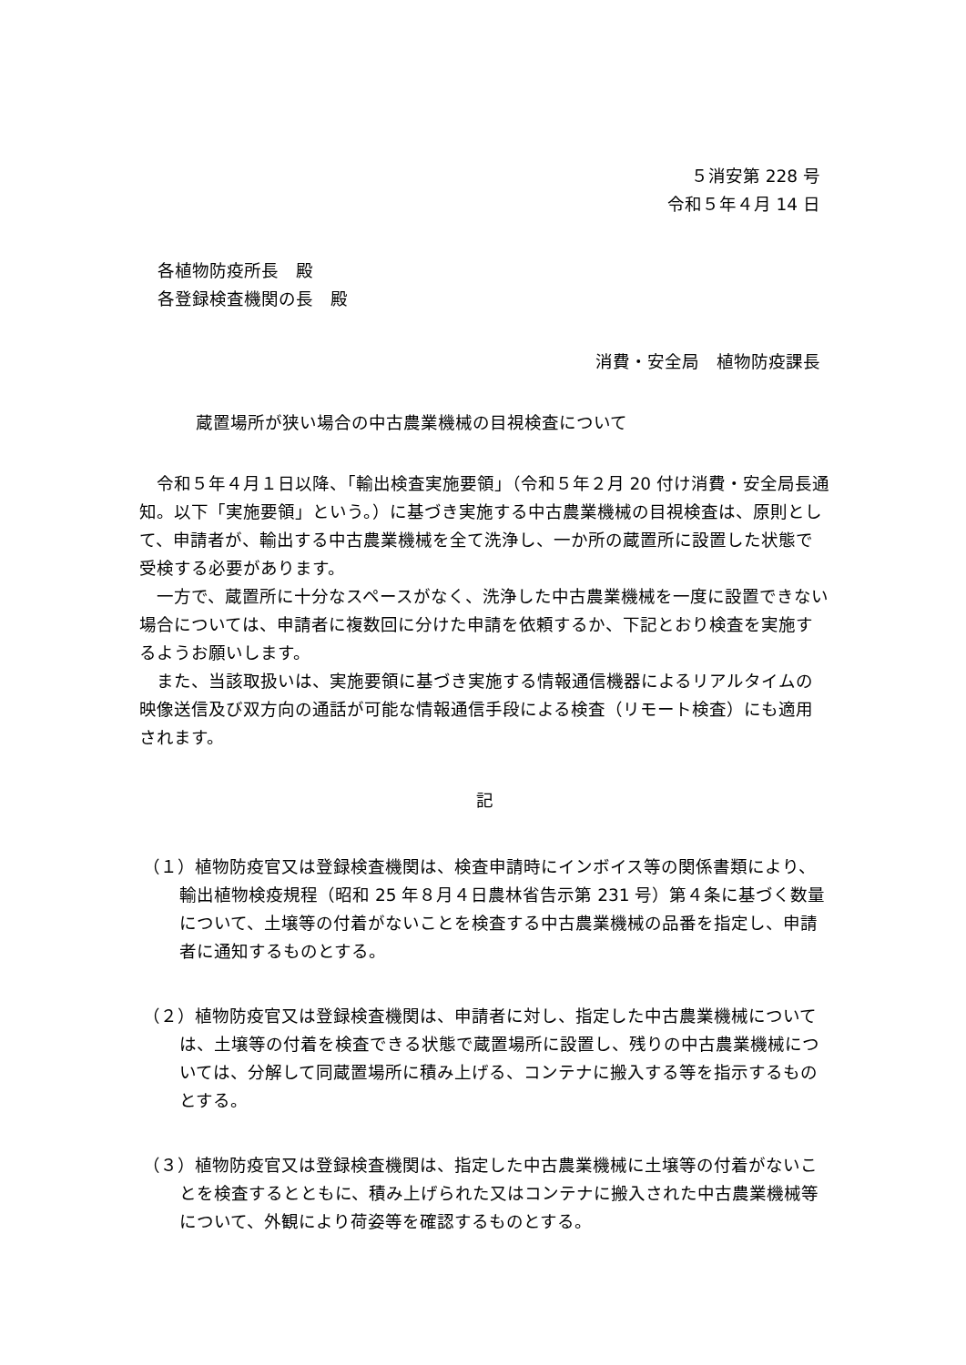５消安第 228 号
令和５年４月 14 日
各植物防疫所長　殿
各登録検査機関の長　殿
消費・安全局　植物防疫課長
蔵置場所が狭い場合の中古農業機械の目視検査について
令和５年４月１日以降、「輸出検査実施要領」（令和５年２月 20 付け消費・安全局長通知。以下「実施要領」という。）に基づき実施する中古農業機械の目視検査は、原則として、申請者が、輸出する中古農業機械を全て洗浄し、一か所の蔵置所に設置した状態で受検する必要があります。
一方で、蔵置所に十分なスペースがなく、洗浄した中古農業機械を一度に設置できない場合については、申請者に複数回に分けた申請を依頼するか、下記とおり検査を実施するようお願いします。
また、当該取扱いは、実施要領に基づき実施する情報通信機器によるリアルタイムの映像送信及び双方向の通話が可能な情報通信手段による検査（リモート検査）にも適用されます。
記
（１）植物防疫官又は登録検査機関は、検査申請時にインボイス等の関係書類により、輸出植物検疫規程（昭和 25 年８月４日農林省告示第 231 号）第４条に基づく数量について、土壌等の付着がないことを検査する中古農業機械の品番を指定し、申請者に通知するものとする。
（２）植物防疫官又は登録検査機関は、申請者に対し、指定した中古農業機械については、土壌等の付着を検査できる状態で蔵置場所に設置し、残りの中古農業機械については、分解して同蔵置場所に積み上げる、コンテナに搬入する等を指示するものとする。
（３）植物防疫官又は登録検査機関は、指定した中古農業機械に土壌等の付着がないことを検査するとともに、積み上げられた又はコンテナに搬入された中古農業機械等について、外観により荷姿等を確認するものとする。